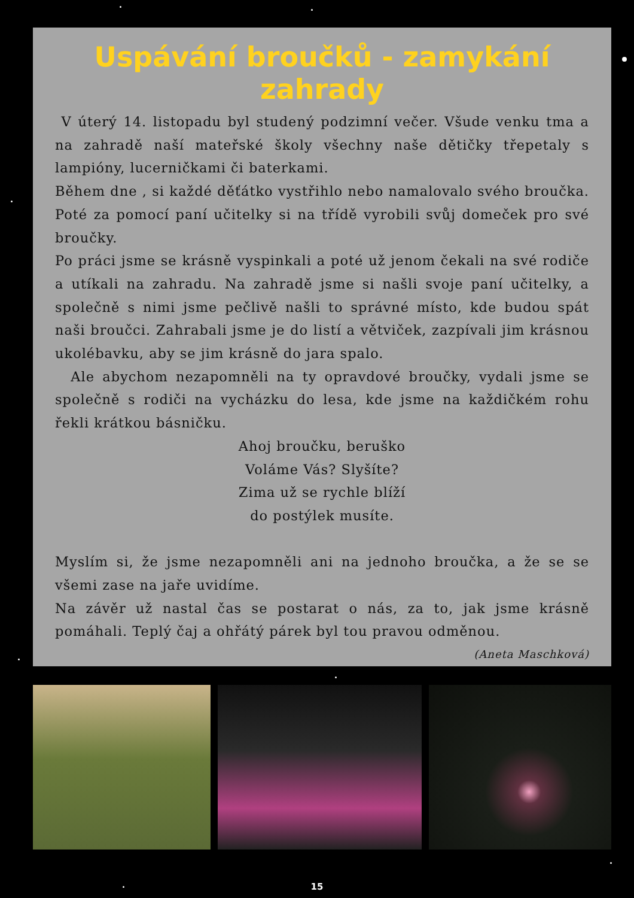Uspávání broučků - zamykání zahrady
V úterý 14. listopadu byl studený podzimní večer. Všude venku tma a na zahradě naší mateřské školy všechny naše dětičky třepetaly s lampióny, lucerničkami či baterkami.
Během dne , si každé děťátko vystřihlo nebo namalovalo svého broučka. Poté za pomocí paní učitelky si na třídě vyrobili svůj domeček pro své broučky.
Po práci jsme se krásně vyspinkali a poté už jenom čekali na své rodiče a utíkali na zahradu. Na zahradě jsme si našli svoje paní učitelky, a společně s nimi jsme pečlivě našli to správné místo, kde budou spát naši broučci. Zahrabali jsme je do listí a větviček, zazpívali jim krásnou ukolébavku, aby se jim krásně do jara spalo.
Ale abychom nezapomněli na ty opravdové broučky, vydali jsme se společně s rodiči na vycházku do lesa, kde jsme na každičkém rohu řekli krátkou básničku.
Ahoj broučku, beruško
Voláme Vás? Slyšíte?
Zima už se rychle blíží
do postýlek musíte.
Myslím si, že jsme nezapomněli ani na jednoho broučka, a že se se všemi zase na jaře uvidíme.
Na závěr už nastal čas se postarat o nás, za to, jak jsme krásně pomáhali. Teplý čaj a ohřátý párek byl tou pravou odměnou.
(Aneta Maschková)
15